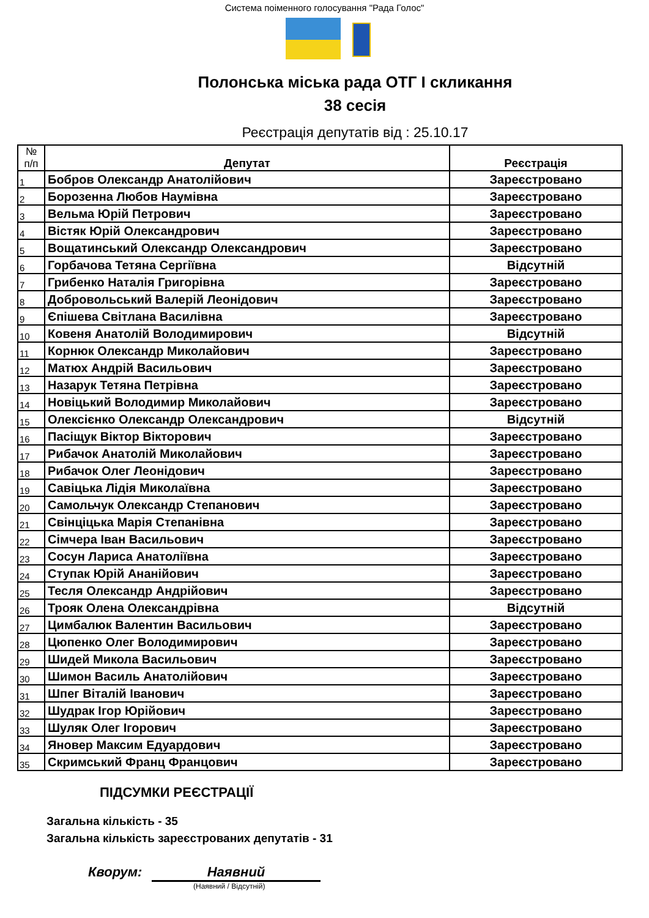Система поіменного голосування "Рада Голос"
Полонська міська рада ОТГ І скликання
38 сесія
Реєстрація депутатів від : 25.10.17
| № п/п | Депутат | Реєстрація |
| --- | --- | --- |
| 1 | Бобров Олександр Анатолійович | Зареєстровано |
| 2 | Борозенна Любов Наумівна | Зареєстровано |
| 3 | Вельма Юрій Петрович | Зареєстровано |
| 4 | Вістяк Юрій Олександрович | Зареєстровано |
| 5 | Вощатинський Олександр Олександрович | Зареєстровано |
| 6 | Горбачова Тетяна Сергіївна | Відсутній |
| 7 | Грибенко Наталія Григорівна | Зареєстровано |
| 8 | Добровольський Валерій Леонідович | Зареєстровано |
| 9 | Єпішева Світлана Василівна | Зареєстровано |
| 10 | Ковеня Анатолій Володимирович | Відсутній |
| 11 | Корнюк Олександр Миколайович | Зареєстровано |
| 12 | Матюх Андрій Васильович | Зареєстровано |
| 13 | Назарук Тетяна Петрівна | Зареєстровано |
| 14 | Новіцький Володимир Миколайович | Зареєстровано |
| 15 | Олексієнко Олександр Олександрович | Відсутній |
| 16 | Пасіщук Віктор Вікторович | Зареєстровано |
| 17 | Рибачок Анатолій Миколайович | Зареєстровано |
| 18 | Рибачок Олег Леонідович | Зареєстровано |
| 19 | Савіцька Лідія Миколаївна | Зареєстровано |
| 20 | Самольчук Олександр Степанович | Зареєстровано |
| 21 | Свінціцька Марія Степанівна | Зареєстровано |
| 22 | Сімчера Іван Васильович | Зареєстровано |
| 23 | Сосун Лариса Анатоліївна | Зареєстровано |
| 24 | Ступак Юрій Ананійович | Зареєстровано |
| 25 | Тесля Олександр Андрійович | Зареєстровано |
| 26 | Трояк Олена Олександрівна | Відсутній |
| 27 | Цимбалюк Валентин Васильович | Зареєстровано |
| 28 | Цюпенко Олег Володимирович | Зареєстровано |
| 29 | Шидей Микола Васильович | Зареєстровано |
| 30 | Шимон Василь Анатолійович | Зареєстровано |
| 31 | Шпег Віталій Іванович | Зареєстровано |
| 32 | Шудрак Ігор Юрійович | Зареєстровано |
| 33 | Шуляк Олег Ігорович | Зареєстровано |
| 34 | Яновер Максим Едуардович | Зареєстровано |
| 35 | Скримський Франц Францович | Зареєстровано |
ПІДСУМКИ РЕЄСТРАЦІЇ
Загальна кількість - 35
Загальна кількість зареєстрованих депутатів - 31
Кворум: Наявний
(Наявний / Відсутній)